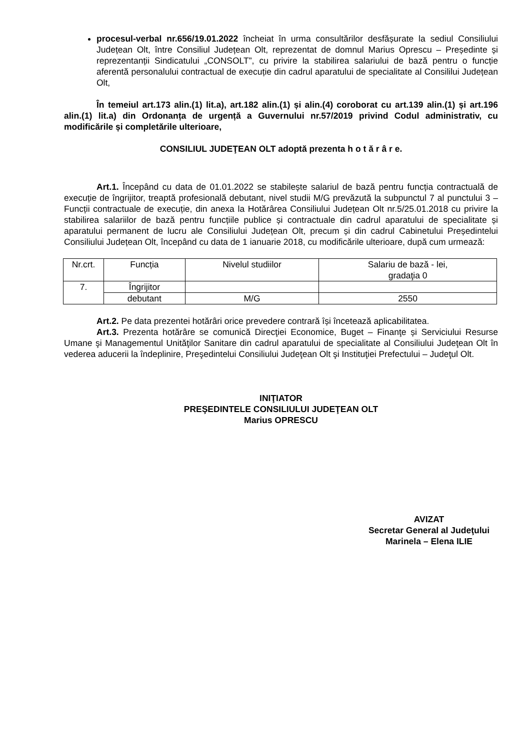procesul-verbal nr.656/19.01.2022 încheiat în urma consultărilor desfășurate la sediul Consiliului Județean Olt, între Consiliul Județean Olt, reprezentat de domnul Marius Oprescu – Președinte și reprezentanții Sindicatului „CONSOLT”, cu privire la stabilirea salariului de bază pentru o funcție aferentă personalului contractual de execuție din cadrul aparatului de specialitate al Consililui Județean Olt,
În temeiul art.173 alin.(1) lit.a), art.182 alin.(1) și alin.(4) coroborat cu art.139 alin.(1) și art.196 alin.(1) lit.a) din Ordonanța de urgență a Guvernului nr.57/2019 privind Codul administrativ, cu modificările și completările ulterioare,
CONSILIUL JUDEŢEAN OLT adoptă prezenta h o t ă r â r e.
Art.1. Începând cu data de 01.01.2022 se stabilește salariul de bază pentru funcția contractuală de execuție de îngrijitor, treaptă profesională debutant, nivel studii M/G prevăzută la subpunctul 7 al punctului 3 – Funcții contractuale de execuție, din anexa la Hotărârea Consiliului Județean Olt nr.5/25.01.2018 cu privire la stabilirea salariilor de bază pentru funcțiile publice și contractuale din cadrul aparatului de specialitate și aparatului permanent de lucru ale Consiliului Județean Olt, precum și din cadrul Cabinetului Președintelui Consiliului Județean Olt, începând cu data de 1 ianuarie 2018, cu modificările ulterioare, după cum urmează:
| Nr.crt. | Funcția | Nivelul studiilor | Salariu de bază - lei, gradaţia 0 |
| 7. | Îngrijitor | | |
| | debutant | M/G | 2550 |
Art.2. Pe data prezentei hotărâri orice prevedere contrară își încetează aplicabilitatea.
Art.3. Prezenta hotărâre se comunică Direcţiei Economice, Buget – Finanţe și Serviciului Resurse Umane şi Managementul Unităţilor Sanitare din cadrul aparatului de specialitate al Consiliului Judeţean Olt în vederea aducerii la îndeplinire, Preşedintelui Consiliului Judeţean Olt şi Instituţiei Prefectului – Judeţul Olt.
INIŢIATOR
PREŞEDINTELE CONSILIULUI JUDEŢEAN OLT
Marius OPRESCU
AVIZAT
Secretar General al Judeţului
Marinela – Elena ILIE